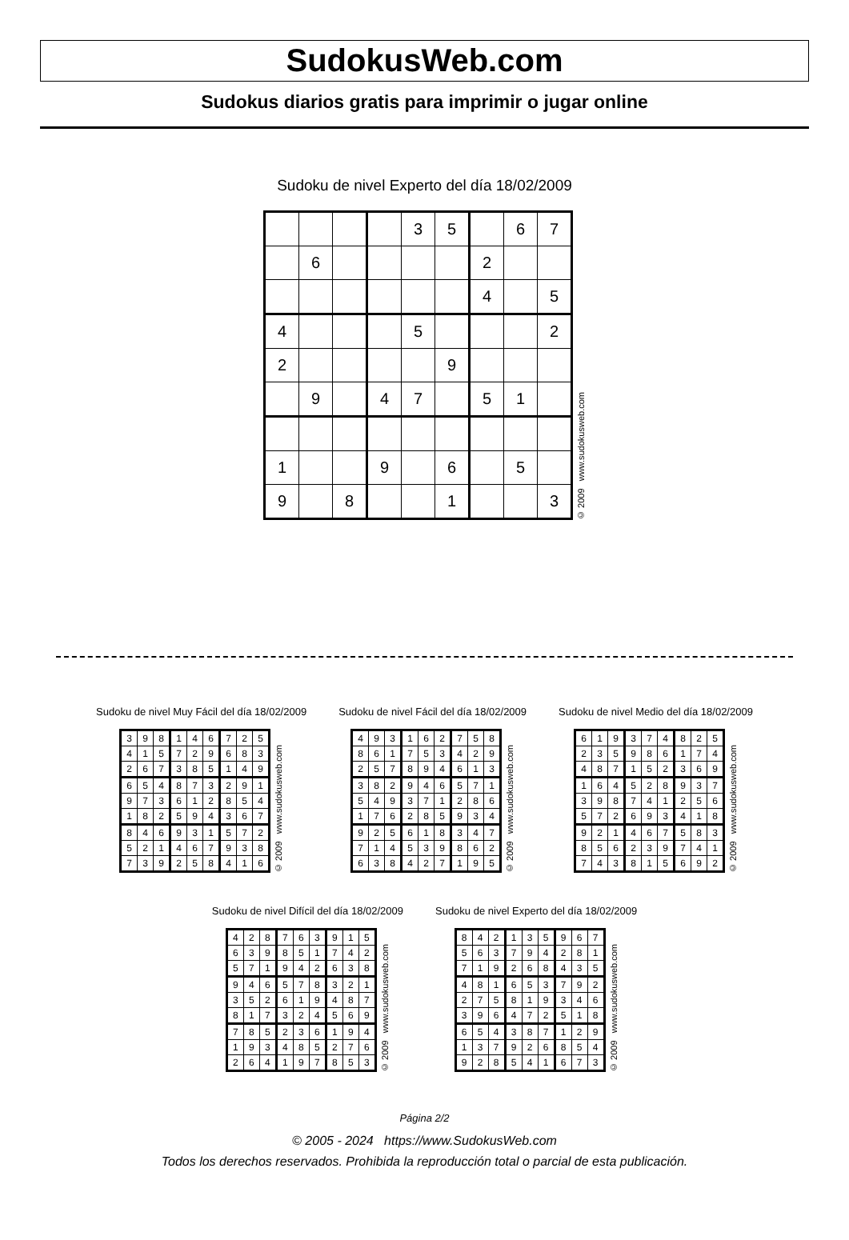SudokusWeb.com
Sudokus diarios gratis para imprimir o jugar online
Sudoku de nivel Experto del día 18/02/2009
| | | | | 3 | 5 | | 6 | 7 |
| | 6 | | | | | 2 | | |
| | | | | | | 4 | | 5 |
| 4 | | | | 5 | | | | 2 |
| 2 | | | | | 9 | | | |
| | 9 | | 4 | 7 | | 5 | 1 | |
| 1 | | | 9 | | 6 | | 5 | |
| 9 | | 8 | | | 1 | | | 3 |
© 2009 www.sudokusweb.com
Sudoku de nivel Muy Fácil del día 18/02/2009
| 3 | 9 | 8 | 1 | 4 | 6 | 7 | 2 | 5 |
| 4 | 1 | 5 | 7 | 2 | 9 | 6 | 8 | 3 |
| 2 | 6 | 7 | 3 | 8 | 5 | 1 | 4 | 9 |
| 6 | 5 | 4 | 8 | 7 | 3 | 2 | 9 | 1 |
| 9 | 7 | 3 | 6 | 1 | 2 | 8 | 5 | 4 |
| 1 | 8 | 2 | 5 | 9 | 4 | 3 | 6 | 7 |
| 8 | 4 | 6 | 9 | 3 | 1 | 5 | 7 | 2 |
| 5 | 2 | 1 | 4 | 6 | 7 | 9 | 3 | 8 |
| 7 | 3 | 9 | 2 | 5 | 8 | 4 | 1 | 6 |
© 2009 www.sudokusweb.com
Sudoku de nivel Fácil del día 18/02/2009
| 4 | 9 | 3 | 1 | 6 | 2 | 7 | 5 | 8 |
| 8 | 6 | 1 | 7 | 5 | 3 | 4 | 2 | 9 |
| 2 | 5 | 7 | 8 | 9 | 4 | 6 | 1 | 3 |
| 3 | 8 | 2 | 9 | 4 | 6 | 5 | 7 | 1 |
| 5 | 4 | 9 | 3 | 7 | 1 | 2 | 8 | 6 |
| 1 | 7 | 6 | 2 | 8 | 5 | 9 | 3 | 4 |
| 9 | 2 | 5 | 6 | 1 | 8 | 3 | 4 | 7 |
| 7 | 1 | 4 | 5 | 3 | 9 | 8 | 6 | 2 |
| 6 | 3 | 8 | 4 | 2 | 7 | 1 | 9 | 5 |
© 2009 www.sudokusweb.com
Sudoku de nivel Medio del día 18/02/2009
| 6 | 1 | 9 | 3 | 7 | 4 | 8 | 2 | 5 |
| 2 | 3 | 5 | 9 | 8 | 6 | 1 | 7 | 4 |
| 4 | 8 | 7 | 1 | 5 | 2 | 3 | 6 | 9 |
| 1 | 6 | 4 | 5 | 2 | 8 | 9 | 3 | 7 |
| 3 | 9 | 8 | 7 | 4 | 1 | 2 | 5 | 6 |
| 5 | 7 | 2 | 6 | 9 | 3 | 4 | 1 | 8 |
| 9 | 2 | 1 | 4 | 6 | 7 | 5 | 8 | 3 |
| 8 | 5 | 6 | 2 | 3 | 9 | 7 | 4 | 1 |
| 7 | 4 | 3 | 8 | 1 | 5 | 6 | 9 | 2 |
© 2009 www.sudokusweb.com
Sudoku de nivel Difícil del día 18/02/2009
| 4 | 2 | 8 | 7 | 6 | 3 | 9 | 1 | 5 |
| 6 | 3 | 9 | 8 | 5 | 1 | 7 | 4 | 2 |
| 5 | 7 | 1 | 9 | 4 | 2 | 6 | 3 | 8 |
| 9 | 4 | 6 | 5 | 7 | 8 | 3 | 2 | 1 |
| 3 | 5 | 2 | 6 | 1 | 9 | 4 | 8 | 7 |
| 8 | 1 | 7 | 3 | 2 | 4 | 5 | 6 | 9 |
| 7 | 8 | 5 | 2 | 3 | 6 | 1 | 9 | 4 |
| 1 | 9 | 3 | 4 | 8 | 5 | 2 | 7 | 6 |
| 2 | 6 | 4 | 1 | 9 | 7 | 8 | 5 | 3 |
© 2009 www.sudokusweb.com
Sudoku de nivel Experto del día 18/02/2009
| 8 | 4 | 2 | 1 | 3 | 5 | 9 | 6 | 7 |
| 5 | 6 | 3 | 7 | 9 | 4 | 2 | 8 | 1 |
| 7 | 1 | 9 | 2 | 6 | 8 | 4 | 3 | 5 |
| 4 | 8 | 1 | 6 | 5 | 3 | 7 | 9 | 2 |
| 2 | 7 | 5 | 8 | 1 | 9 | 3 | 4 | 6 |
| 3 | 9 | 6 | 4 | 7 | 2 | 5 | 1 | 8 |
| 6 | 5 | 4 | 3 | 8 | 7 | 1 | 2 | 9 |
| 1 | 3 | 7 | 9 | 2 | 6 | 8 | 5 | 4 |
| 9 | 2 | 8 | 5 | 4 | 1 | 6 | 7 | 3 |
© 2009 www.sudokusweb.com
Página 2/2
© 2005 - 2024 https://www.SudokusWeb.com
Todos los derechos reservados. Prohibida la reproducción total o parcial de esta publicación.